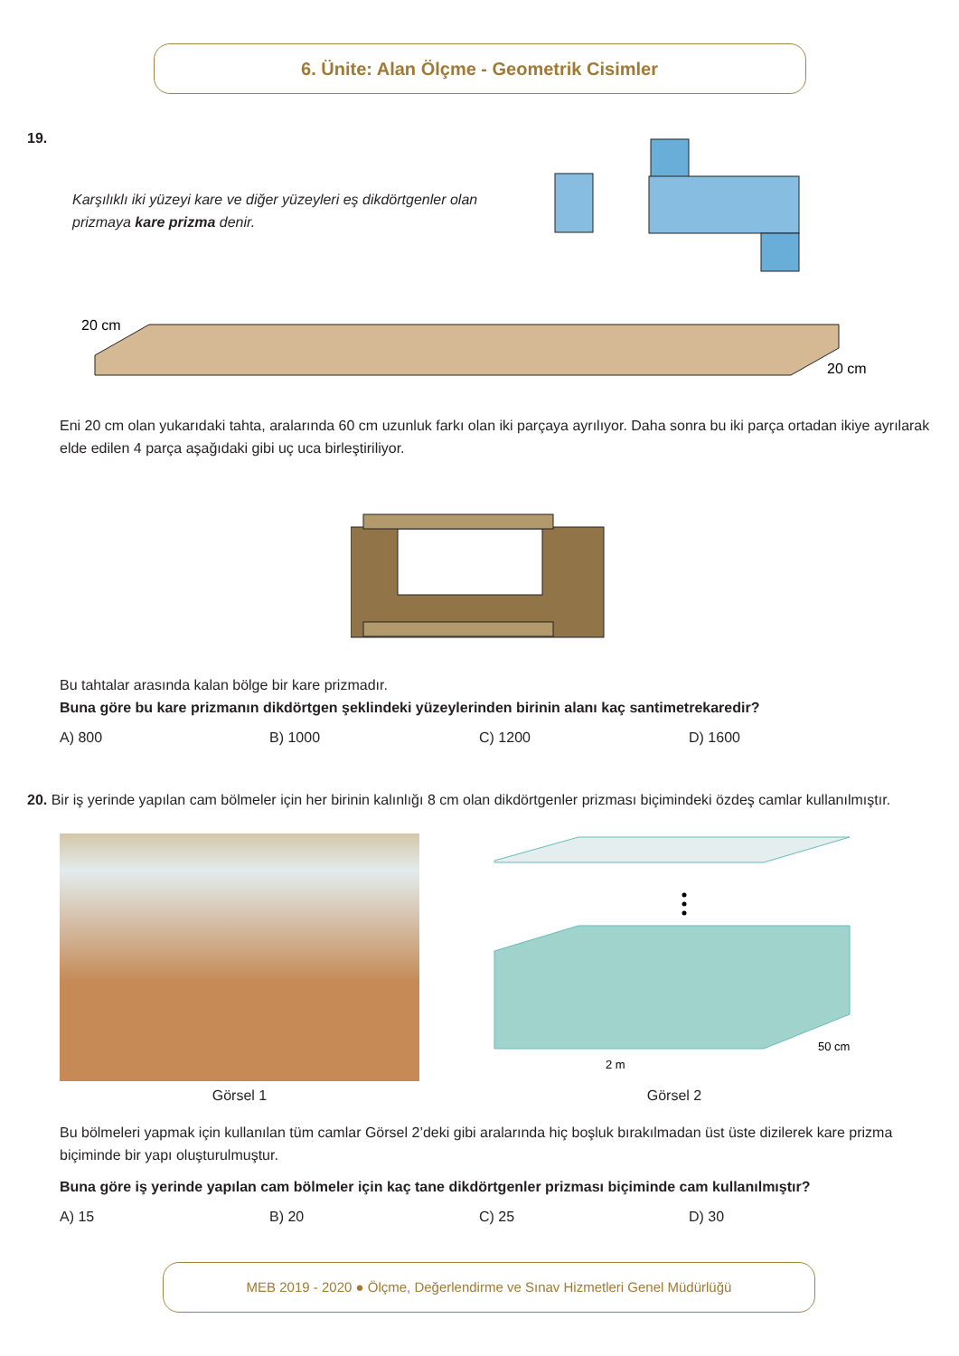6. Ünite: Alan Ölçme - Geometrik Cisimler
19.
Karşılıklı iki yüzeyi kare ve diğer yüzeyleri eş dikdörtgenler olan prizmaya kare prizma denir.
20 cm
20 cm
Eni 20 cm olan yukarıdaki tahta, aralarında 60 cm uzunluk farkı olan iki parçaya ayrılıyor. Daha sonra bu iki parça ortadan ikiye ayrılarak elde edilen 4 parça aşağıdaki gibi uç uca birleştiriliyor.
Bu tahtalar arasında kalan bölge bir kare prizmadır.
Buna göre bu kare prizmanın dikdörtgen şeklindeki yüzeylerinden birinin alanı kaç santimetrekaredir?
A) 800 B) 1000 C) 1200 D) 1600
20. Bir iş yerinde yapılan cam bölmeler için her birinin kalınlığı 8 cm olan dikdörtgenler prizması biçimindeki özdeş camlar kullanılmıştır.
Görsel 1
50 cm
2 m
Görsel 2
Bu bölmeleri yapmak için kullanılan tüm camlar Görsel 2’deki gibi aralarında hiç boşluk bırakılmadan üst üste dizilerek kare prizma biçiminde bir yapı oluşturulmuştur.
Buna göre iş yerinde yapılan cam bölmeler için kaç tane dikdörtgenler prizması biçiminde cam kullanılmıştır?
A) 15 B) 20 C) 25 D) 30
MEB 2019 - 2020 ● Ölçme, Değerlendirme ve Sınav Hizmetleri Genel Müdürlüğü